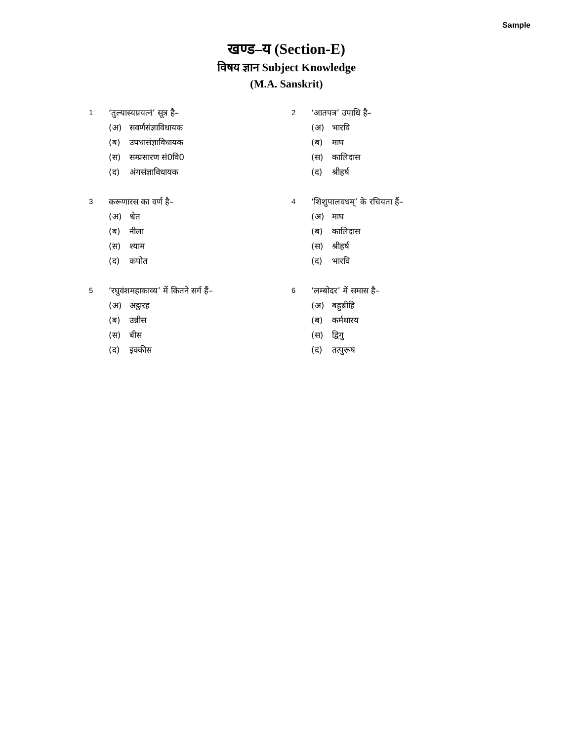Sample
खण्ड–य (Section-E)
विषय ज्ञान Subject Knowledge
(M.A. Sanskrit)
1 ‘तुल्यास्यप्रयत्नं’ सूत्र है–
(अ) सवर्णसंज्ञाविधायक
(ब) उपधासंज्ञाविधायक
(स) सम्प्रसारण सं0वि0
(द) अंगसंज्ञाविधायक
2 ‘आतपत्र’ उपाधि है–
(अ) भारवि
(ब) माघ
(स) कालिदास
(द) श्रीहर्ष
3 करूणारस का वर्ण है–
(अ) श्वेत
(ब) नीला
(स) श्याम
(द) कपोत
4 ‘शिशुपालवधम्’ के रचियता हैं–
(अ) माघ
(ब) कालिदास
(स) श्रीहर्ष
(द) भारवि
5 ‘रघुवंशमहाकाव्य’ में कितने सर्ग हैं–
(अ) अट्ठारह
(ब) उन्नीस
(स) बीस
(द) इक्कीस
6 ‘लम्बोदर’ में समास है–
(अ) बहुब्रीहि
(ब) कर्मधारय
(स) द्विगु
(द) तत्पुरूष